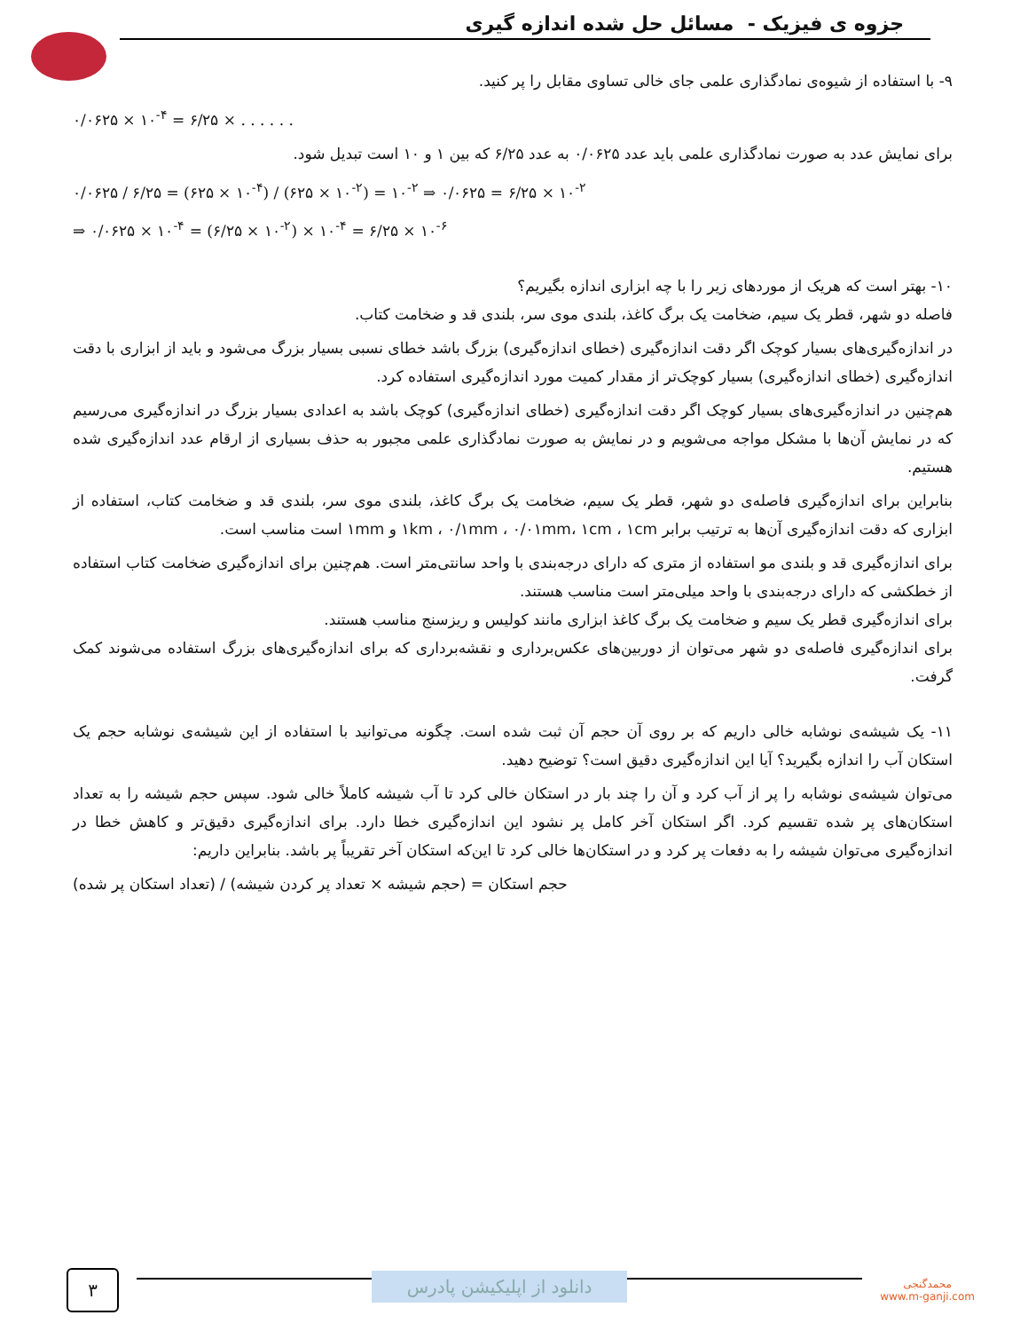جزوه ی فیزیک - مسائل حل شده اندازه گیری
۹- با استفاده از شیوه‌ی نمادگذاری علمی جای خالی تساوی مقابل را پر کنید.
۰/۰۶۲۵ × ۱۰<sup>-۴</sup> = ۶/۲۵ × . . . . . .
برای نمایش عدد به صورت نمادگذاری علمی باید عدد ۰/۰۶۲۵ به عدد ۶/۲۵ که بین ۱ و ۱۰ است تبدیل شود.
۰/۰۶۲۵ / ۶/۲۵ = (۶۲۵ × ۱۰<sup>-۴</sup>) / (۶۲۵ × ۱۰<sup>-۲</sup>) = ۱۰<sup>-۲</sup> ⇒ ۰/۰۶۲۵ = ۶/۲۵ × ۱۰<sup>-۲</sup>
⇒ ۰/۰۶۲۵ × ۱۰<sup>-۴</sup> = (۶/۲۵ × ۱۰<sup>-۲</sup>) × ۱۰<sup>-۴</sup> = ۶/۲۵ × ۱۰<sup>-۶</sup>
۱۰- بهتر است که هریک از موردهای زیر را با چه ابزاری اندازه بگیریم؟
فاصله دو شهر، قطر یک سیم، ضخامت یک برگ کاغذ، بلندی موی سر، بلندی قد و ضخامت کتاب.
در اندازه‌گیری‌های بسیار کوچک اگر دقت اندازه‌گیری (خطای اندازه‌گیری) بزرگ باشد خطای نسبی بسیار بزرگ می‌شود و باید از ابزاری با دقت اندازه‌گیری (خطای اندازه‌گیری) بسیار کوچک‌تر از مقدار کمیت مورد اندازه‌گیری استفاده کرد.
هم‌چنین در اندازه‌گیری‌های بسیار کوچک اگر دقت اندازه‌گیری (خطای اندازه‌گیری) کوچک باشد به اعدادی بسیار بزرگ در اندازه‌گیری می‌رسیم که در نمایش آن‌ها با مشکل مواجه می‌شویم و در نمایش به صورت نمادگذاری علمی مجبور به حذف بسیاری از ارقام عدد اندازه‌گیری شده هستیم.
بنابراین برای اندازه‌گیری فاصله‌ی دو شهر، قطر یک سیم، ضخامت یک برگ کاغذ، بلندی موی سر، بلندی قد و ضخامت کتاب، استفاده از ابزاری که دقت اندازه‌گیری آن‌ها به ترتیب برابر ۱km ، ۰/۱mm ، ۰/۰۱mm، ۱cm ، ۱cm و ۱mm است مناسب است.
برای اندازه‌گیری قد و بلندی مو استفاده از متری که دارای درجه‌بندی با واحد سانتی‌متر است. هم‌چنین برای اندازه‌گیری ضخامت کتاب استفاده از خطکشی که دارای درجه‌بندی با واحد میلی‌متر است مناسب هستند.
برای اندازه‌گیری قطر یک سیم و ضخامت یک برگ کاغذ ابزاری مانند کولیس و ریزسنج مناسب هستند.
برای اندازه‌گیری فاصله‌ی دو شهر می‌توان از دوربین‌های عکس‌برداری و نقشه‌برداری که برای اندازه‌گیری‌های بزرگ استفاده می‌شوند کمک گرفت.
۱۱- یک شیشه‌ی نوشابه خالی داریم که بر روی آن حجم آن ثبت شده است. چگونه می‌توانید با استفاده از این شیشه‌ی نوشابه حجم یک استکان آب را اندازه بگیرید؟ آیا این اندازه‌گیری دقیق است؟ توضیح دهید.
می‌توان شیشه‌ی نوشابه را پر از آب کرد و آن را چند بار در استکان خالی کرد تا آب شیشه کاملاً خالی شود. سپس حجم شیشه را به تعداد استکان‌های پر شده تقسیم کرد. اگر استکان آخر کامل پر نشود این اندازه‌گیری خطا دارد. برای اندازه‌گیری دقیق‌تر و کاهش خطا در اندازه‌گیری می‌توان شیشه را به دفعات پر کرد و در استکان‌ها خالی کرد تا این‌که استکان آخر تقریباً پر باشد. بنابراین داریم:
حجم استکان = (حجم شیشه × تعداد پر کردن شیشه) / (تعداد استکان پر شده)
۳
دانلود از اپلیکیشن پادرس
محمدگنجی
www.m-ganji.com